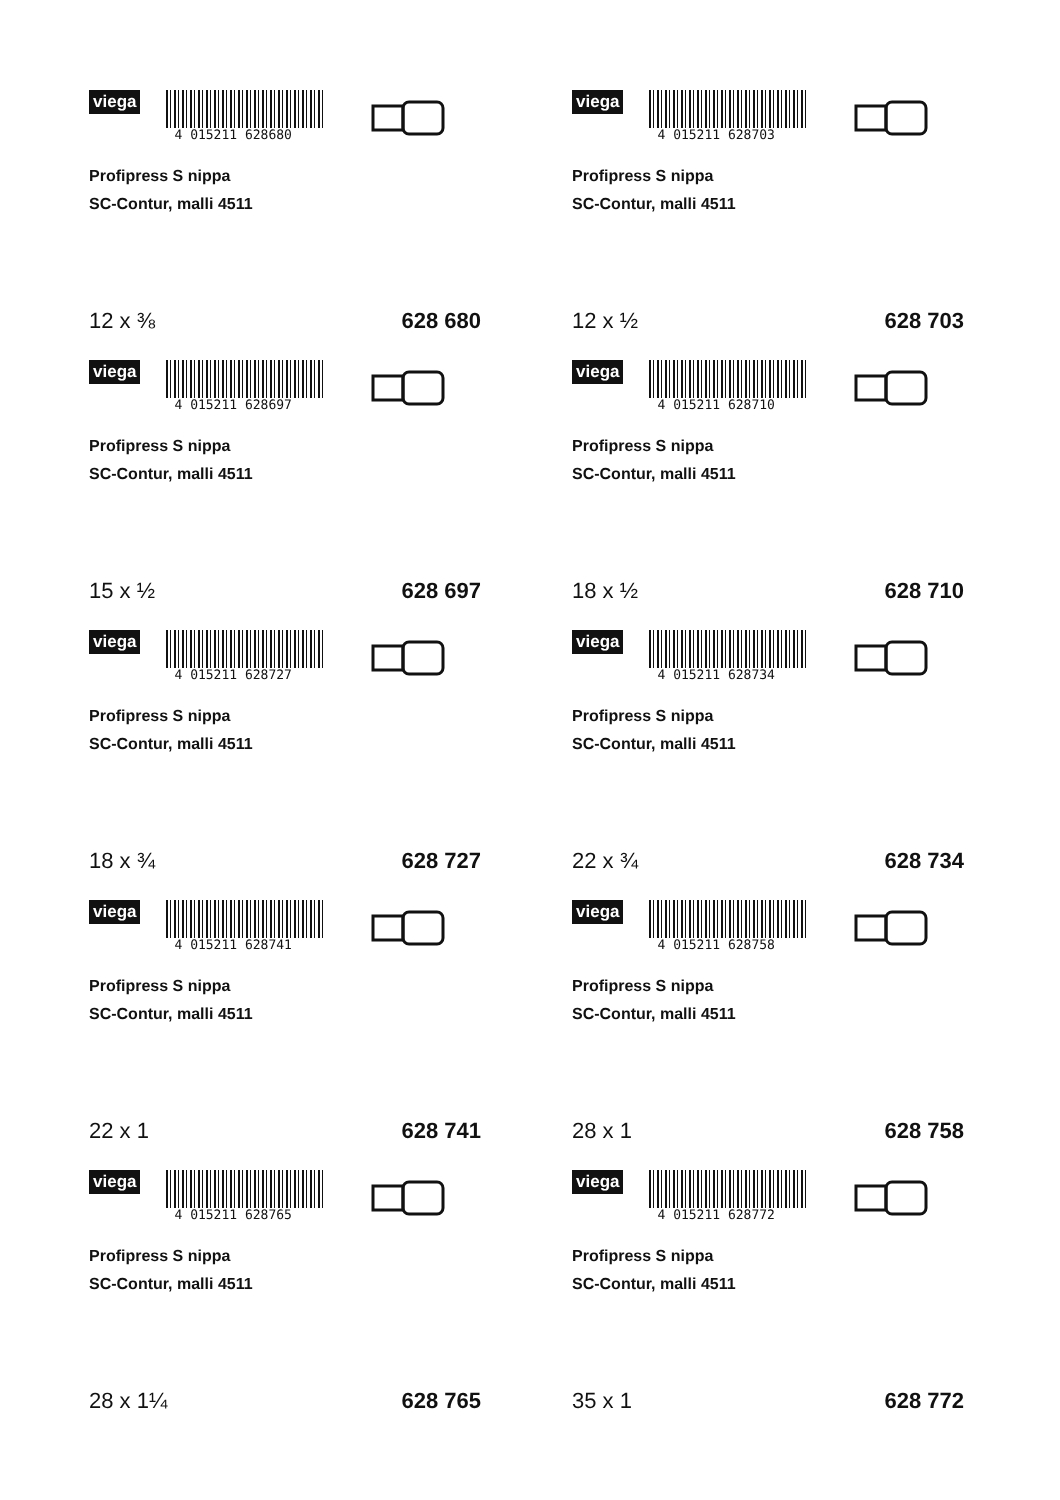viega
4 015211 628680
Profipress S nippa
SC-Contur, malli 4511
12 x ⅜ 628 680
viega
4 015211 628703
Profipress S nippa
SC-Contur, malli 4511
12 x ½ 628 703
viega
4 015211 628697
Profipress S nippa
SC-Contur, malli 4511
15 x ½ 628 697
viega
4 015211 628710
Profipress S nippa
SC-Contur, malli 4511
18 x ½ 628 710
viega
4 015211 628727
Profipress S nippa
SC-Contur, malli 4511
18 x ¾ 628 727
viega
4 015211 628734
Profipress S nippa
SC-Contur, malli 4511
22 x ¾ 628 734
viega
4 015211 628741
Profipress S nippa
SC-Contur, malli 4511
22 x 1 628 741
viega
4 015211 628758
Profipress S nippa
SC-Contur, malli 4511
28 x 1 628 758
viega
4 015211 628765
Profipress S nippa
SC-Contur, malli 4511
28 x 1¼ 628 765
viega
4 015211 628772
Profipress S nippa
SC-Contur, malli 4511
35 x 1 628 772